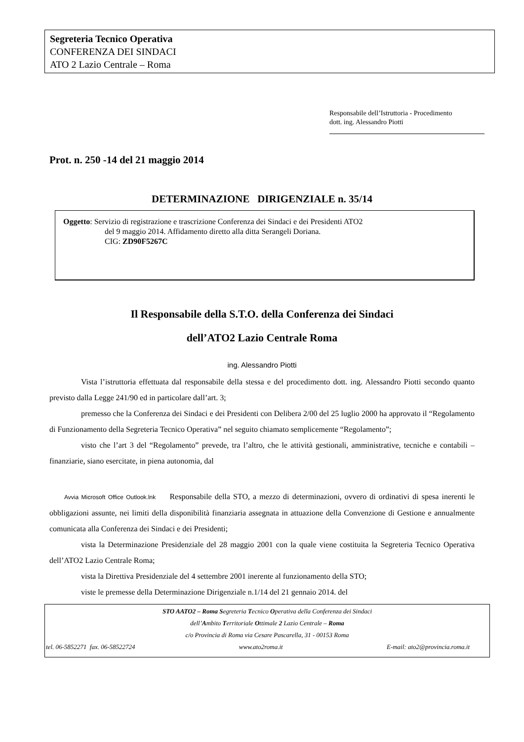Segreteria Tecnico Operativa
CONFERENZA DEI SINDACI
ATO 2 Lazio Centrale – Roma
Responsabile dell’Istruttoria - Procedimento
dott. ing. Alessandro Piotti
Prot. n. 250 -14 del 21 maggio 2014
DETERMINAZIONE DIRIGENZIALE n. 35/14
Oggetto: Servizio di registrazione e trascrizione Conferenza dei Sindaci e dei Presidenti ATO2
del 9 maggio 2014. Affidamento diretto alla ditta Serangeli Doriana.
CIG: ZD90F5267C
Il Responsabile della S.T.O. della Conferenza dei Sindaci
dell’ATO2 Lazio Centrale Roma
ing. Alessandro Piotti
Vista l’istruttoria effettuata dal responsabile della stessa e del procedimento dott. ing. Alessandro Piotti secondo quanto previsto dalla Legge 241/90 ed in particolare dall’art. 3;
premesso che la Conferenza dei Sindaci e dei Presidenti con Delibera 2/00 del 25 luglio 2000 ha approvato il “Regolamento di Funzionamento della Segreteria Tecnico Operativa” nel seguito chiamato semplicemente “Regolamento”;
visto che l’art 3 del “Regolamento” prevede, tra l’altro, che le attività gestionali, amministrative, tecniche e contabili – finanziarie, siano esercitate, in piena autonomia, dal
Avvia Microsoft Office Outlook.lnk Responsabile della STO, a mezzo di determinazioni, ovvero di ordinativi di spesa inerenti le obbligazioni assunte, nei limiti della disponibilità finanziaria assegnata in attuazione della Convenzione di Gestione e annualmente comunicata alla Conferenza dei Sindaci e dei Presidenti;
vista la Determinazione Presidenziale del 28 maggio 2001 con la quale viene costituita la Segreteria Tecnico Operativa dell’ATO2 Lazio Centrale Roma;
vista la Direttiva Presidenziale del 4 settembre 2001 inerente al funzionamento della STO;
viste le premesse della Determinazione Dirigenziale n.1/14 del 21 gennaio 2014. del
STO AATO2 – Roma Segreteria Tecnico Operativa della Conferenza dei Sindaci
dell’Ambito Territoriale Ottimale 2 Lazio Centrale – Roma
c/o Provincia di Roma via Cesare Pascarella, 31 - 00153 Roma
tel. 06-5852271 fax. 06-58522724 www.ato2roma.it E-mail: ato2@provincia.roma.it